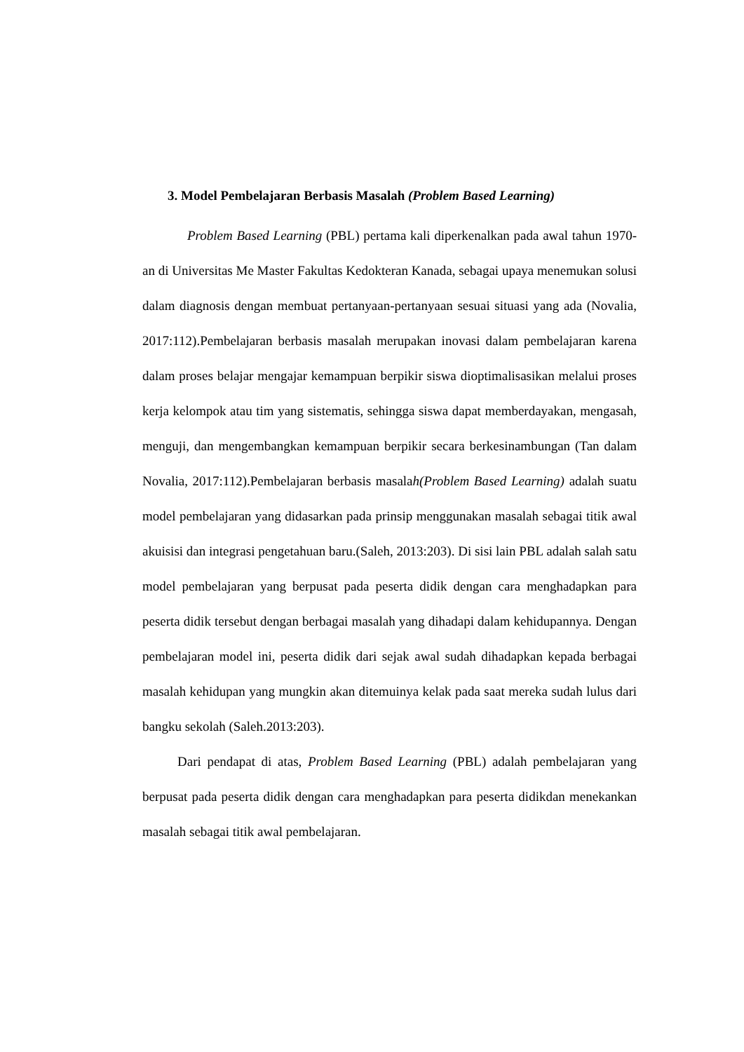3. Model Pembelajaran Berbasis Masalah (Problem Based Learning)
Problem Based Learning (PBL) pertama kali diperkenalkan pada awal tahun 1970-an di Universitas Me Master Fakultas Kedokteran Kanada, sebagai upaya menemukan solusi dalam diagnosis dengan membuat pertanyaan-pertanyaan sesuai situasi yang ada (Novalia, 2017:112).Pembelajaran berbasis masalah merupakan inovasi dalam pembelajaran karena dalam proses belajar mengajar kemampuan berpikir siswa dioptimalisasikan melalui proses kerja kelompok atau tim yang sistematis, sehingga siswa dapat memberdayakan, mengasah, menguji, dan mengembangkan kemampuan berpikir secara berkesinambungan (Tan dalam Novalia, 2017:112).Pembelajaran berbasis masalah(Problem Based Learning) adalah suatu model pembelajaran yang didasarkan pada prinsip menggunakan masalah sebagai titik awal akuisisi dan integrasi pengetahuan baru.(Saleh, 2013:203). Di sisi lain PBL adalah salah satu model pembelajaran yang berpusat pada peserta didik dengan cara menghadapkan para peserta didik tersebut dengan berbagai masalah yang dihadapi dalam kehidupannya. Dengan pembelajaran model ini, peserta didik dari sejak awal sudah dihadapkan kepada berbagai masalah kehidupan yang mungkin akan ditemuinya kelak pada saat mereka sudah lulus dari bangku sekolah (Saleh.2013:203).
Dari pendapat di atas, Problem Based Learning (PBL) adalah pembelajaran yang berpusat pada peserta didik dengan cara menghadapkan para peserta didikdan menekankan masalah sebagai titik awal pembelajaran.